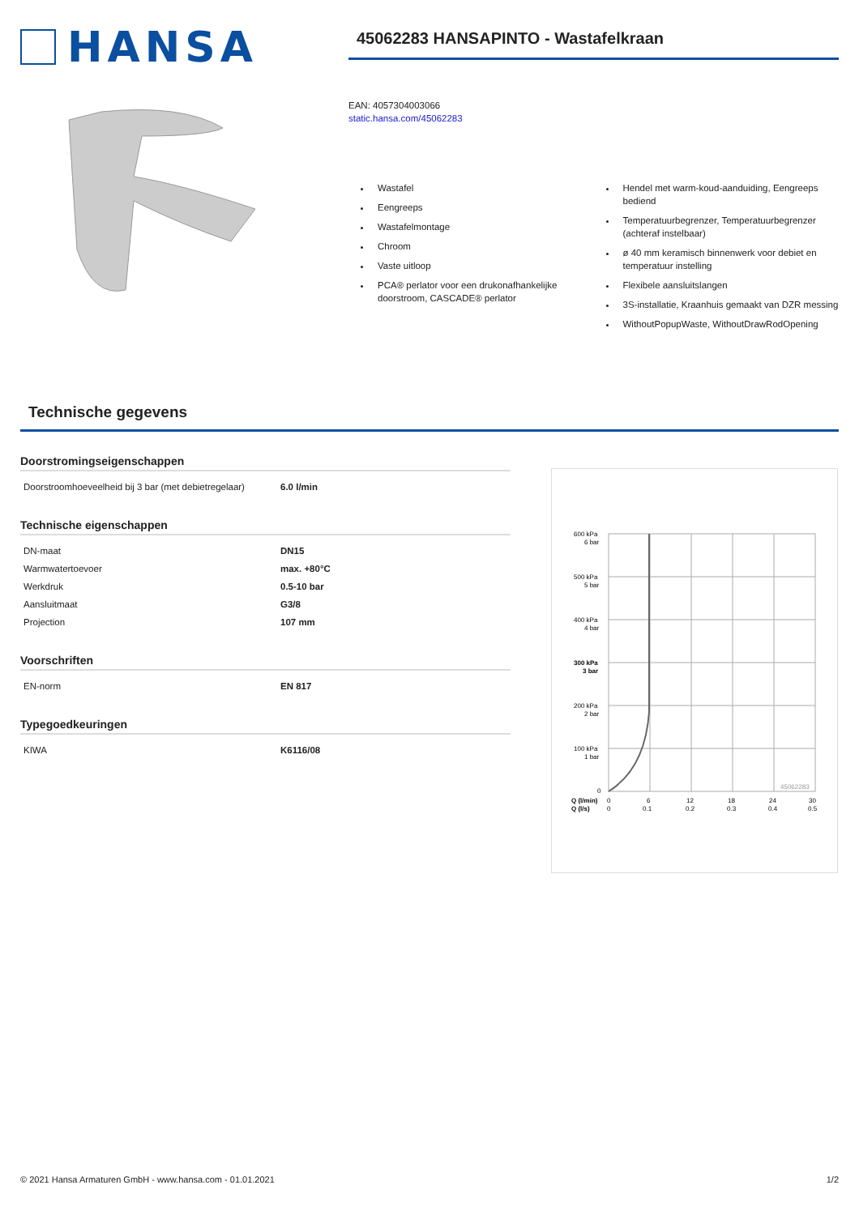HANSA
45062283 HANSAPINTO - Wastafelkraan
EAN: 4057304003066
static.hansa.com/45062283
Wastafel
Eengreeps
Wastafelmontage
Chroom
Vaste uitloop
PCA® perlator voor een drukonafhankelijke doorstroom, CASCADE® perlator
Hendel met warm-koud-aanduiding, Eengreeps bediend
Temperatuurbegrenzer, Temperatuurbegrenzer (achteraf instelbaar)
ø 40 mm keramisch binnenwerk voor debiet en temperatuur instelling
Flexibele aansluitslangen
3S-installatie, Kraanhuis gemaakt van DZR messing
WithoutPopupWaste, WithoutDrawRodOpening
Technische gegevens
Doorstromingseigenschappen
| Doorstroomhoeveelheid bij 3 bar (met debietregelaar) | 6.0 l/min |
Technische eigenschappen
| DN-maat | DN15 |
| Warmwatertoevoer | max. +80°C |
| Werkdruk | 0.5-10 bar |
| Aansluitmaat | G3/8 |
| Projection | 107 mm |
Voorschriften
| EN-norm | EN 817 |
Typegoedkeuringen
| KIWA | K6116/08 |
600 kPa
6 bar
500 kPa
5 bar
400 kPa
4 bar
300 kPa
3 bar
200 kPa
2 bar
100 kPa
1 bar
0
45062283
Q (l/min)
Q (l/s)
0
0
6
0.1
12
0.2
18
0.3
24
0.4
30
0.5
© 2021 Hansa Armaturen GmbH - www.hansa.com - 01.01.2021 1/2